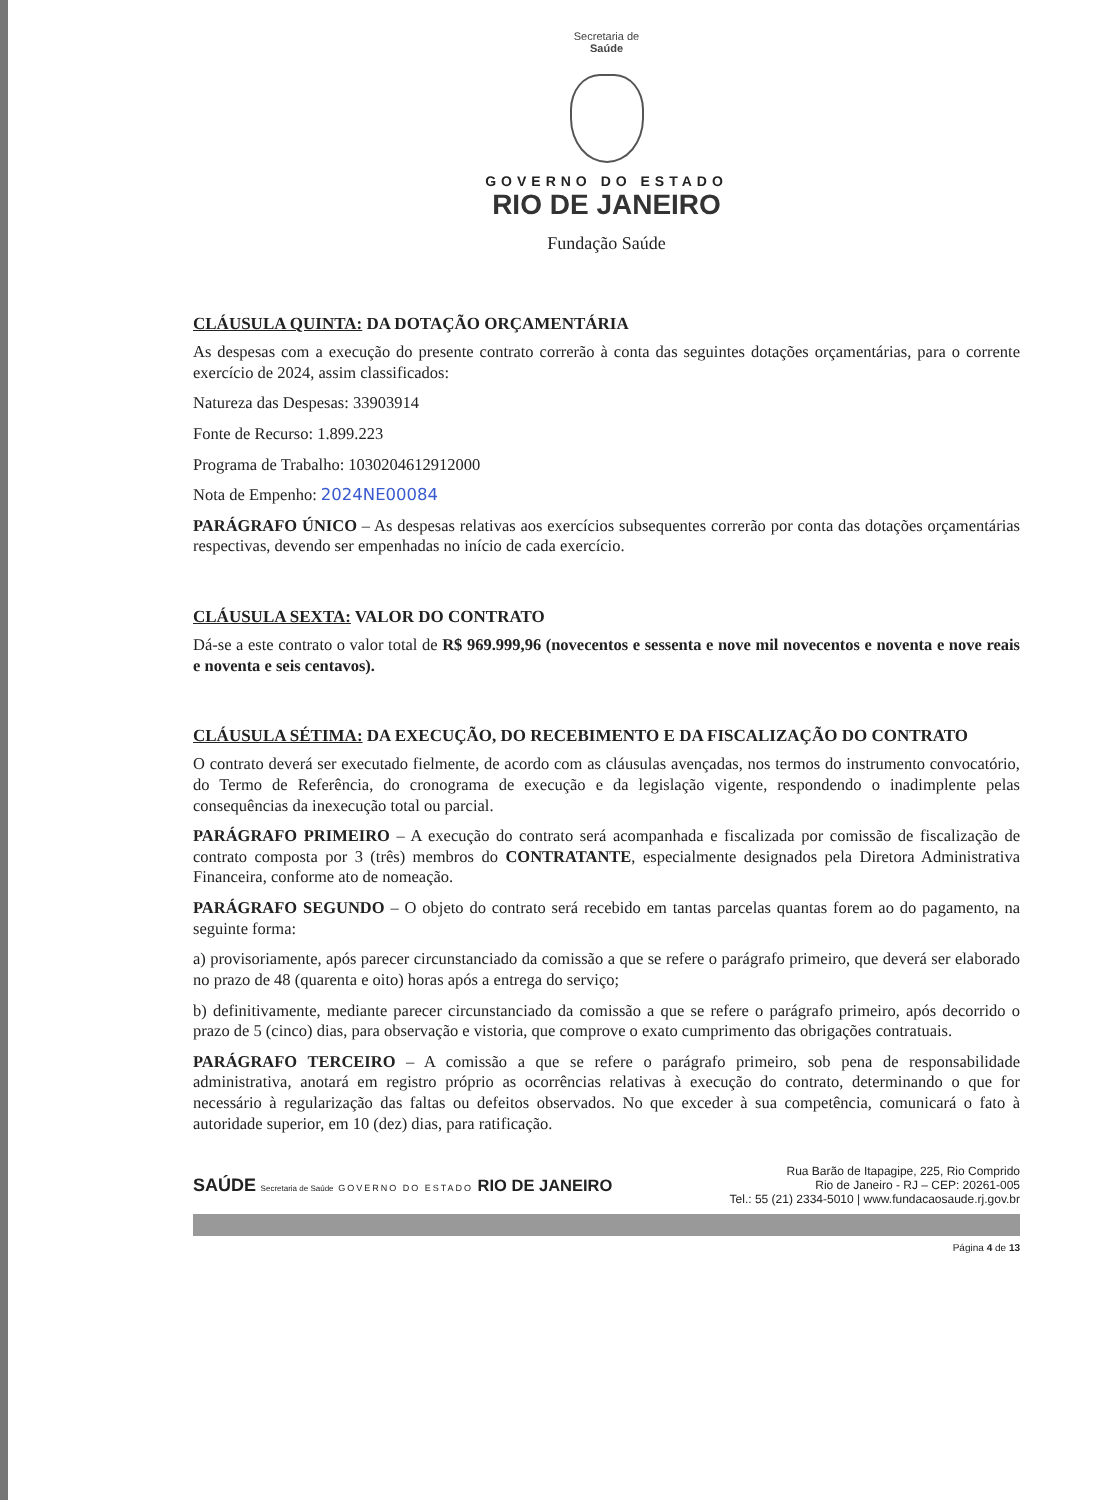Secretaria de
Saúde
GOVERNO DO ESTADO
RIO DE JANEIRO
Fundação Saúde
CLÁUSULA QUINTA: DA DOTAÇÃO ORÇAMENTÁRIA
As despesas com a execução do presente contrato correrão à conta das seguintes dotações orçamentárias, para o corrente exercício de 2024, assim classificados:
Natureza das Despesas: 33903914
Fonte de Recurso: 1.899.223
Programa de Trabalho: 1030204612912000
Nota de Empenho: 2024NE00084
PARÁGRAFO ÚNICO – As despesas relativas aos exercícios subsequentes correrão por conta das dotações orçamentárias respectivas, devendo ser empenhadas no início de cada exercício.
CLÁUSULA SEXTA: VALOR DO CONTRATO
Dá-se a este contrato o valor total de R$ 969.999,96 (novecentos e sessenta e nove mil novecentos e noventa e nove reais e noventa e seis centavos).
CLÁUSULA SÉTIMA: DA EXECUÇÃO, DO RECEBIMENTO E DA FISCALIZAÇÃO DO CONTRATO
O contrato deverá ser executado fielmente, de acordo com as cláusulas avençadas, nos termos do instrumento convocatório, do Termo de Referência, do cronograma de execução e da legislação vigente, respondendo o inadimplente pelas consequências da inexecução total ou parcial.
PARÁGRAFO PRIMEIRO – A execução do contrato será acompanhada e fiscalizada por comissão de fiscalização de contrato composta por 3 (três) membros do CONTRATANTE, especialmente designados pela Diretora Administrativa Financeira, conforme ato de nomeação.
PARÁGRAFO SEGUNDO – O objeto do contrato será recebido em tantas parcelas quantas forem ao do pagamento, na seguinte forma:
a) provisoriamente, após parecer circunstanciado da comissão a que se refere o parágrafo primeiro, que deverá ser elaborado no prazo de 48 (quarenta e oito) horas após a entrega do serviço;
b) definitivamente, mediante parecer circunstanciado da comissão a que se refere o parágrafo primeiro, após decorrido o prazo de 5 (cinco) dias, para observação e vistoria, que comprove o exato cumprimento das obrigações contratuais.
PARÁGRAFO TERCEIRO – A comissão a que se refere o parágrafo primeiro, sob pena de responsabilidade administrativa, anotará em registro próprio as ocorrências relativas à execução do contrato, determinando o que for necessário à regularização das faltas ou defeitos observados. No que exceder à sua competência, comunicará o fato à autoridade superior, em 10 (dez) dias, para ratificação.
SAÚDE Secretaria de Saúde GOVERNO DO ESTADO RIO DE JANEIRO
Rua Barão de Itapagipe, 225, Rio Comprido
Rio de Janeiro - RJ – CEP: 20261-005
Tel.: 55 (21) 2334-5010 | www.fundacaosaude.rj.gov.br
Página 4 de 13